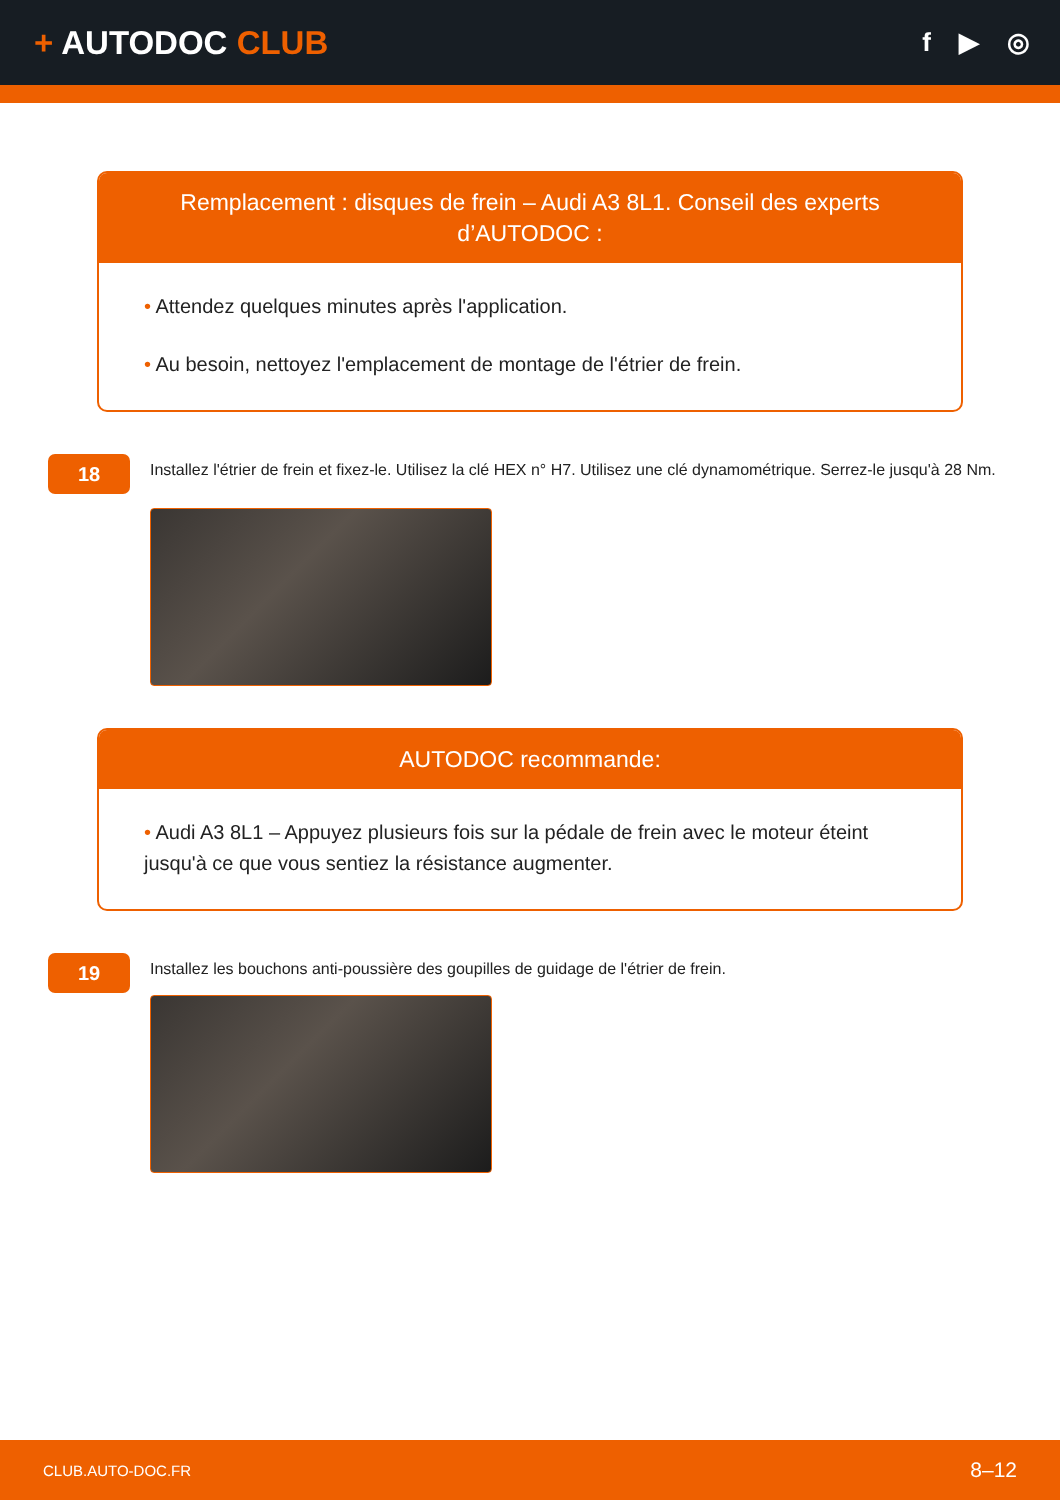+ AUTODOC CLUB
f ▶ ◎
Remplacement : disques de frein – Audi A3 8L1. Conseil des experts d’AUTODOC :
• Attendez quelques minutes après l'application.
• Au besoin, nettoyez l'emplacement de montage de l'étrier de frein.
18
Installez l'étrier de frein et fixez-le. Utilisez la clé HEX n° H7. Utilisez une clé dynamométrique. Serrez-le jusqu'à 28 Nm.
AUTODOC recommande:
• Audi A3 8L1 – Appuyez plusieurs fois sur la pédale de frein avec le moteur éteint jusqu'à ce que vous sentiez la résistance augmenter.
19
Installez les bouchons anti-poussière des goupilles de guidage de l'étrier de frein.
CLUB.AUTO-DOC.FR 8–12